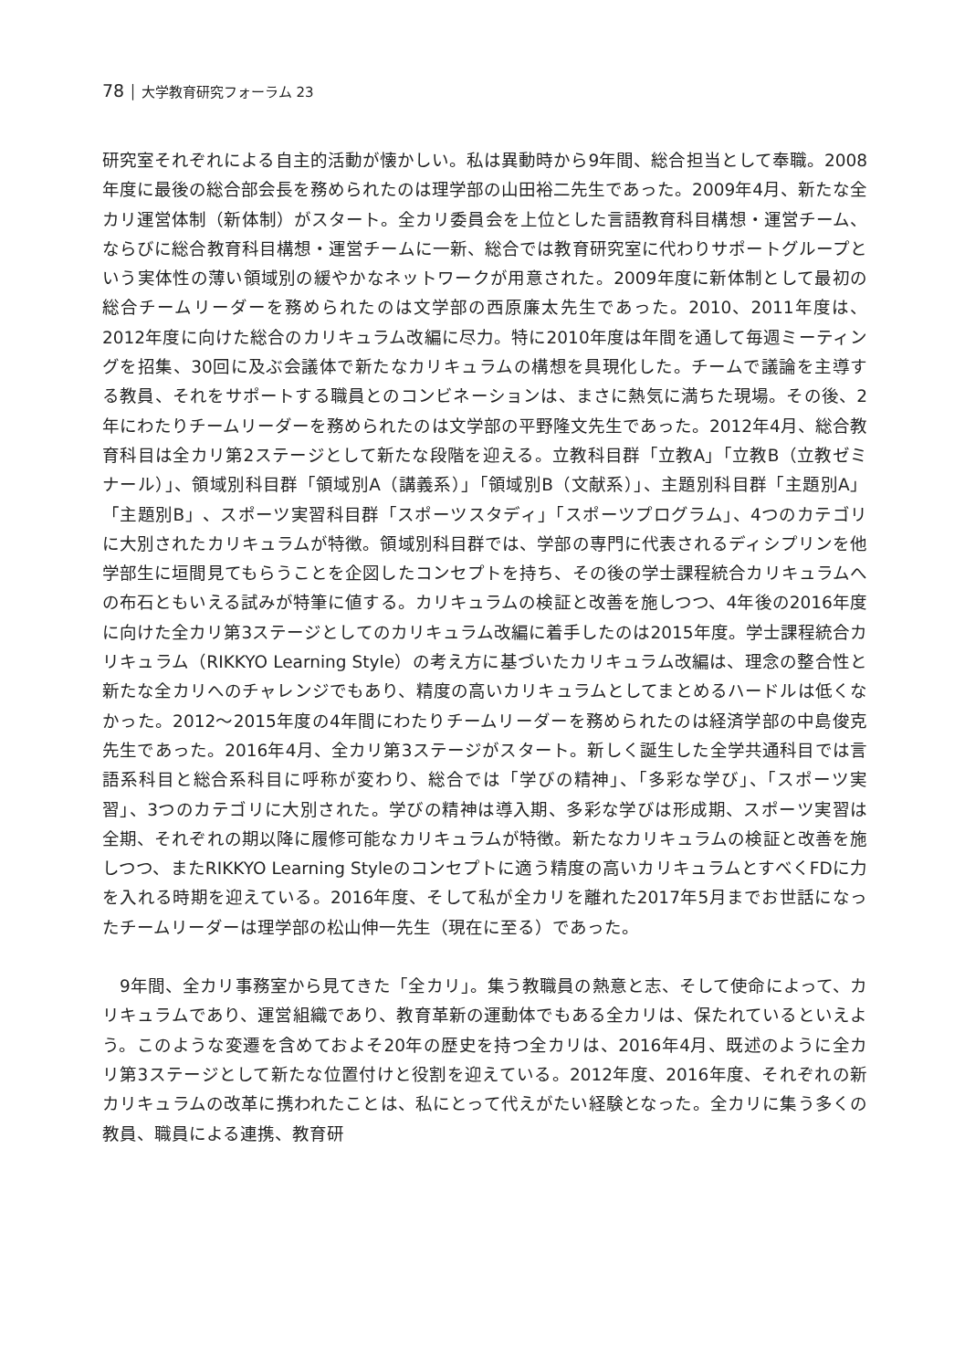78 │ 大学教育研究フォーラム 23
研究室それぞれによる自主的活動が懐かしい。私は異動時から9年間、総合担当として奉職。2008年度に最後の総合部会長を務められたのは理学部の山田裕二先生であった。2009年4月、新たな全カリ運営体制（新体制）がスタート。全カリ委員会を上位とした言語教育科目構想・運営チーム、ならびに総合教育科目構想・運営チームに一新、総合では教育研究室に代わりサポートグループという実体性の薄い領域別の緩やかなネットワークが用意された。2009年度に新体制として最初の総合チームリーダーを務められたのは文学部の西原廉太先生であった。2010、2011年度は、2012年度に向けた総合のカリキュラム改編に尽力。特に2010年度は年間を通して毎週ミーティングを招集、30回に及ぶ会議体で新たなカリキュラムの構想を具現化した。チームで議論を主導する教員、それをサポートする職員とのコンビネーションは、まさに熱気に満ちた現場。その後、2年にわたりチームリーダーを務められたのは文学部の平野隆文先生であった。2012年4月、総合教育科目は全カリ第2ステージとして新たな段階を迎える。立教科目群「立教A」「立教B（立教ゼミナール）」、領域別科目群「領域別A（講義系）」「領域別B（文献系）」、主題別科目群「主題別A」「主題別B」、スポーツ実習科目群「スポーツスタディ」「スポーツプログラム」、4つのカテゴリに大別されたカリキュラムが特徴。領域別科目群では、学部の専門に代表されるディシプリンを他学部生に垣間見てもらうことを企図したコンセプトを持ち、その後の学士課程統合カリキュラムへの布石ともいえる試みが特筆に値する。カリキュラムの検証と改善を施しつつ、4年後の2016年度に向けた全カリ第3ステージとしてのカリキュラム改編に着手したのは2015年度。学士課程統合カリキュラム（RIKKYO Learning Style）の考え方に基づいたカリキュラム改編は、理念の整合性と新たな全カリへのチャレンジでもあり、精度の高いカリキュラムとしてまとめるハードルは低くなかった。2012～2015年度の4年間にわたりチームリーダーを務められたのは経済学部の中島俊克先生であった。2016年4月、全カリ第3ステージがスタート。新しく誕生した全学共通科目では言語系科目と総合系科目に呼称が変わり、総合では「学びの精神」、「多彩な学び」、「スポーツ実習」、3つのカテゴリに大別された。学びの精神は導入期、多彩な学びは形成期、スポーツ実習は全期、それぞれの期以降に履修可能なカリキュラムが特徴。新たなカリキュラムの検証と改善を施しつつ、またRIKKYO Learning Styleのコンセプトに適う精度の高いカリキュラムとすべくFDに力を入れる時期を迎えている。2016年度、そして私が全カリを離れた2017年5月までお世話になったチームリーダーは理学部の松山伸一先生（現在に至る）であった。
　9年間、全カリ事務室から見てきた「全カリ」。集う教職員の熱意と志、そして使命によって、カリキュラムであり、運営組織であり、教育革新の運動体でもある全カリは、保たれているといえよう。このような変遷を含めておよそ20年の歴史を持つ全カリは、2016年4月、既述のように全カリ第3ステージとして新たな位置付けと役割を迎えている。2012年度、2016年度、それぞれの新カリキュラムの改革に携われたことは、私にとって代えがたい経験となった。全カリに集う多くの教員、職員による連携、教育研